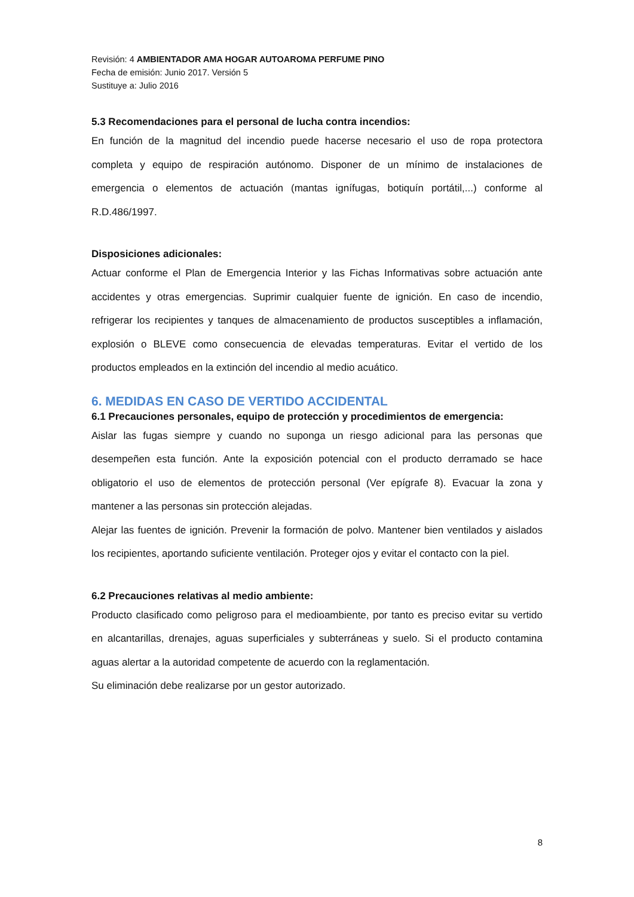Revisión: 4 AMBIENTADOR AMA HOGAR AUTOAROMA PERFUME PINO
Fecha de emisión: Junio 2017. Versión 5
Sustituye a: Julio 2016
5.3 Recomendaciones para el personal de lucha contra incendios:
En función de la magnitud del incendio puede hacerse necesario el uso de ropa protectora completa y equipo de respiración autónomo. Disponer de un mínimo de instalaciones de emergencia o elementos de actuación (mantas ignífugas, botiquín portátil,...) conforme al R.D.486/1997.
Disposiciones adicionales:
Actuar conforme el Plan de Emergencia Interior y las Fichas Informativas sobre actuación ante accidentes y otras emergencias. Suprimir cualquier fuente de ignición. En caso de incendio, refrigerar los recipientes y tanques de almacenamiento de productos susceptibles a inflamación, explosión o BLEVE como consecuencia de elevadas temperaturas. Evitar el vertido de los productos empleados en la extinción del incendio al medio acuático.
6. MEDIDAS EN CASO DE VERTIDO ACCIDENTAL
6.1 Precauciones personales, equipo de protección y procedimientos de emergencia:
Aislar las fugas siempre y cuando no suponga un riesgo adicional para las personas que desempeñen esta función. Ante la exposición potencial con el producto derramado se hace obligatorio el uso de elementos de protección personal (Ver epígrafe 8). Evacuar la zona y mantener a las personas sin protección alejadas.
Alejar las fuentes de ignición. Prevenir la formación de polvo. Mantener bien ventilados y aislados los recipientes, aportando suficiente ventilación. Proteger ojos y evitar el contacto con la piel.
6.2 Precauciones relativas al medio ambiente:
Producto clasificado como peligroso para el medioambiente, por tanto es preciso evitar su vertido en alcantarillas, drenajes, aguas superficiales y subterráneas y suelo. Si el producto contamina aguas alertar a la autoridad competente de acuerdo con la reglamentación.
Su eliminación debe realizarse por un gestor autorizado.
8